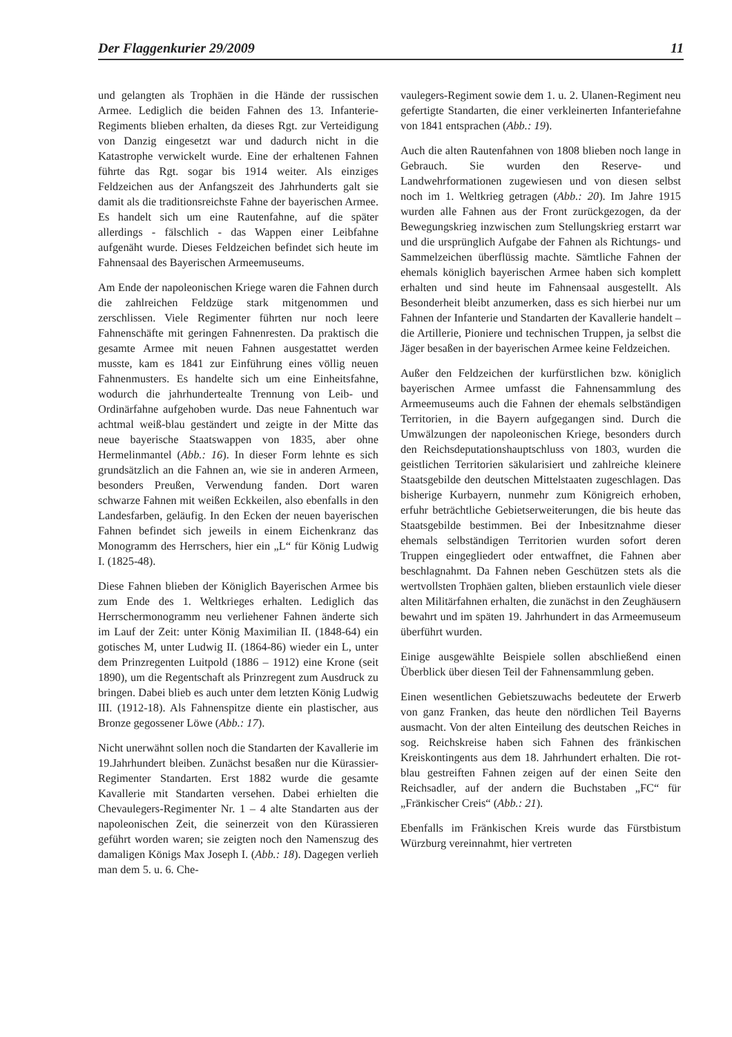Der Flaggenkurier 29/2009 11
und gelangten als Trophäen in die Hände der russischen Armee. Lediglich die beiden Fahnen des 13. Infanterie-Regiments blieben erhalten, da dieses Rgt. zur Verteidigung von Danzig eingesetzt war und dadurch nicht in die Katastrophe verwickelt wurde. Eine der erhaltenen Fahnen führte das Rgt. sogar bis 1914 weiter. Als einziges Feldzeichen aus der Anfangszeit des Jahrhunderts galt sie damit als die traditionsreichste Fahne der bayerischen Armee. Es handelt sich um eine Rautenfahne, auf die später allerdings - fälschlich - das Wappen einer Leibfahne aufgenäht wurde. Dieses Feldzeichen befindet sich heute im Fahnensaal des Bayerischen Armeemuseums.
Am Ende der napoleonischen Kriege waren die Fahnen durch die zahlreichen Feldzüge stark mitgenommen und zerschlissen. Viele Regimenter führten nur noch leere Fahnenschäfte mit geringen Fahnenresten. Da praktisch die gesamte Armee mit neuen Fahnen ausgestattet werden musste, kam es 1841 zur Einführung eines völlig neuen Fahnenmusters. Es handelte sich um eine Einheitsfahne, wodurch die jahrhundertealte Trennung von Leib- und Ordinärfahne aufgehoben wurde. Das neue Fahnentuch war achtmal weiß-blau geständert und zeigte in der Mitte das neue bayerische Staatswappen von 1835, aber ohne Hermelinmantel (Abb.: 16). In dieser Form lehnte es sich grundsätzlich an die Fahnen an, wie sie in anderen Armeen, besonders Preußen, Verwendung fanden. Dort waren schwarze Fahnen mit weißen Eckkeilen, also ebenfalls in den Landesfarben, geläufig. In den Ecken der neuen bayerischen Fahnen befindet sich jeweils in einem Eichenkranz das Monogramm des Herrschers, hier ein „L“ für König Ludwig I. (1825-48).
Diese Fahnen blieben der Königlich Bayerischen Armee bis zum Ende des 1. Weltkrieges erhalten. Lediglich das Herrschermonogramm neu verliehener Fahnen änderte sich im Lauf der Zeit: unter König Maximilian II. (1848-64) ein gotisches M, unter Ludwig II. (1864-86) wieder ein L, unter dem Prinzregenten Luitpold (1886 – 1912) eine Krone (seit 1890), um die Regentschaft als Prinzregent zum Ausdruck zu bringen. Dabei blieb es auch unter dem letzten König Ludwig III. (1912-18). Als Fahnenspitze diente ein plastischer, aus Bronze gegossener Löwe (Abb.: 17).
Nicht unerwähnt sollen noch die Standarten der Kavallerie im 19.Jahrhundert bleiben. Zunächst besaßen nur die Kürassier-Regimenter Standarten. Erst 1882 wurde die gesamte Kavallerie mit Standarten versehen. Dabei erhielten die Chevaulegers-Regimenter Nr. 1 – 4 alte Standarten aus der napoleonischen Zeit, die seinerzeit von den Kürassieren geführt worden waren; sie zeigten noch den Namenszug des damaligen Königs Max Joseph I. (Abb.: 18). Dagegen verlieh man dem 5. u. 6. Che-
vaulegers-Regiment sowie dem 1. u. 2. Ulanen-Regiment neu gefertigte Standarten, die einer verkleinerten Infanteriefahne von 1841 entsprachen (Abb.: 19).
Auch die alten Rautenfahnen von 1808 blieben noch lange in Gebrauch. Sie wurden den Reserve- und Landwehrformationen zugewiesen und von diesen selbst noch im 1. Weltkrieg getragen (Abb.: 20). Im Jahre 1915 wurden alle Fahnen aus der Front zurückgezogen, da der Bewegungskrieg inzwischen zum Stellungskrieg erstarrt war und die ursprünglich Aufgabe der Fahnen als Richtungs- und Sammelzeichen überflüssig machte. Sämtliche Fahnen der ehemals königlich bayerischen Armee haben sich komplett erhalten und sind heute im Fahnensaal ausgestellt. Als Besonderheit bleibt anzumerken, dass es sich hierbei nur um Fahnen der Infanterie und Standarten der Kavallerie handelt – die Artillerie, Pioniere und technischen Truppen, ja selbst die Jäger besaßen in der bayerischen Armee keine Feldzeichen.
Außer den Feldzeichen der kurfürstlichen bzw. königlich bayerischen Armee umfasst die Fahnensammlung des Armeemuseums auch die Fahnen der ehemals selbständigen Territorien, in die Bayern aufgegangen sind. Durch die Umwälzungen der napoleonischen Kriege, besonders durch den Reichsdeputationshauptschluss von 1803, wurden die geistlichen Territorien säkularisiert und zahlreiche kleinere Staatsgebilde den deutschen Mittelstaaten zugeschlagen. Das bisherige Kurbayern, nunmehr zum Königreich erhoben, erfuhr beträchtliche Gebietserweiterungen, die bis heute das Staatsgebilde bestimmen. Bei der Inbesitznahme dieser ehemals selbständigen Territorien wurden sofort deren Truppen eingegliedert oder entwaffnet, die Fahnen aber beschlagnahmt. Da Fahnen neben Geschützen stets als die wertvollsten Trophäen galten, blieben erstaunlich viele dieser alten Militärfahnen erhalten, die zunächst in den Zeughäusern bewahrt und im späten 19. Jahrhundert in das Armeemuseum überführt wurden.
Einige ausgewählte Beispiele sollen abschließend einen Überblick über diesen Teil der Fahnensammlung geben.
Einen wesentlichen Gebietszuwachs bedeutete der Erwerb von ganz Franken, das heute den nördlichen Teil Bayerns ausmacht. Von der alten Einteilung des deutschen Reiches in sog. Reichskreise haben sich Fahnen des fränkischen Kreiskontingents aus dem 18. Jahrhundert erhalten. Die rot-blau gestreiften Fahnen zeigen auf der einen Seite den Reichsadler, auf der andern die Buchstaben „FC“ für „Fränkischer Creis“ (Abb.: 21).
Ebenfalls im Fränkischen Kreis wurde das Fürstbistum Würzburg vereinnahmt, hier vertreten